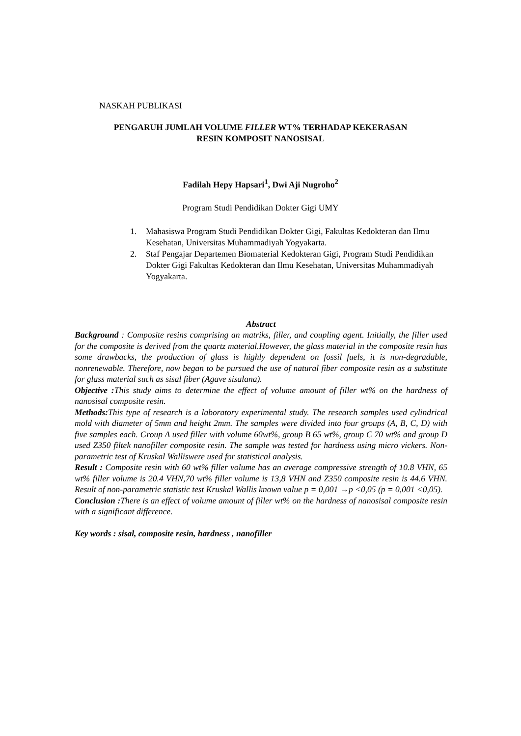NASKAH PUBLIKASI
PENGARUH JUMLAH VOLUME FILLER WT% TERHADAP KEKERASAN
RESIN KOMPOSIT NANOSISAL
Fadilah Hepy Hapsari<sup>1</sup>, Dwi Aji Nugroho<sup>2</sup>
Program Studi Pendidikan Dokter Gigi UMY
1. Mahasiswa Program Studi Pendidikan Dokter Gigi, Fakultas Kedokteran dan Ilmu Kesehatan, Universitas Muhammadiyah Yogyakarta.
2. Staf Pengajar Departemen Biomaterial Kedokteran Gigi, Program Studi Pendidikan Dokter Gigi Fakultas Kedokteran dan Ilmu Kesehatan, Universitas Muhammadiyah Yogyakarta.
Abstract
Background : Composite resins comprising an matriks, filler, and coupling agent. Initially, the filler used for the composite is derived from the quartz material.However, the glass material in the composite resin has some drawbacks, the production of glass is highly dependent on fossil fuels, it is non-degradable, nonrenewable. Therefore, now began to be pursued the use of natural fiber composite resin as a substitute for glass material such as sisal fiber (Agave sisalana).
Objective : This study aims to determine the effect of volume amount of filler wt% on the hardness of nanosisal composite resin.
Methods: This type of research is a laboratory experimental study. The research samples used cylindrical mold with diameter of 5mm and height 2mm. The samples were divided into four groups (A, B, C, D) with five samples each. Group A used filler with volume 60wt%, group B 65 wt%, group C 70 wt% and group D used Z350 filtek nanofiller composite resin. The sample was tested for hardness using micro vickers. Non-parametric test of Kruskal Walliswere used for statistical analysis.
Result : Composite resin with 60 wt% filler volume has an average compressive strength of 10.8 VHN, 65 wt% filler volume is 20.4 VHN,70 wt% filler volume is 13,8 VHN and Z350 composite resin is 44.6 VHN. Result of non-parametric statistic test Kruskal Wallis known value p = 0,001 →p <0,05 (p = 0,001 <0,05).
Conclusion : There is an effect of volume amount of filler wt% on the hardness of nanosisal composite resin with a significant difference.
Key words : sisal, composite resin, hardness , nanofiller